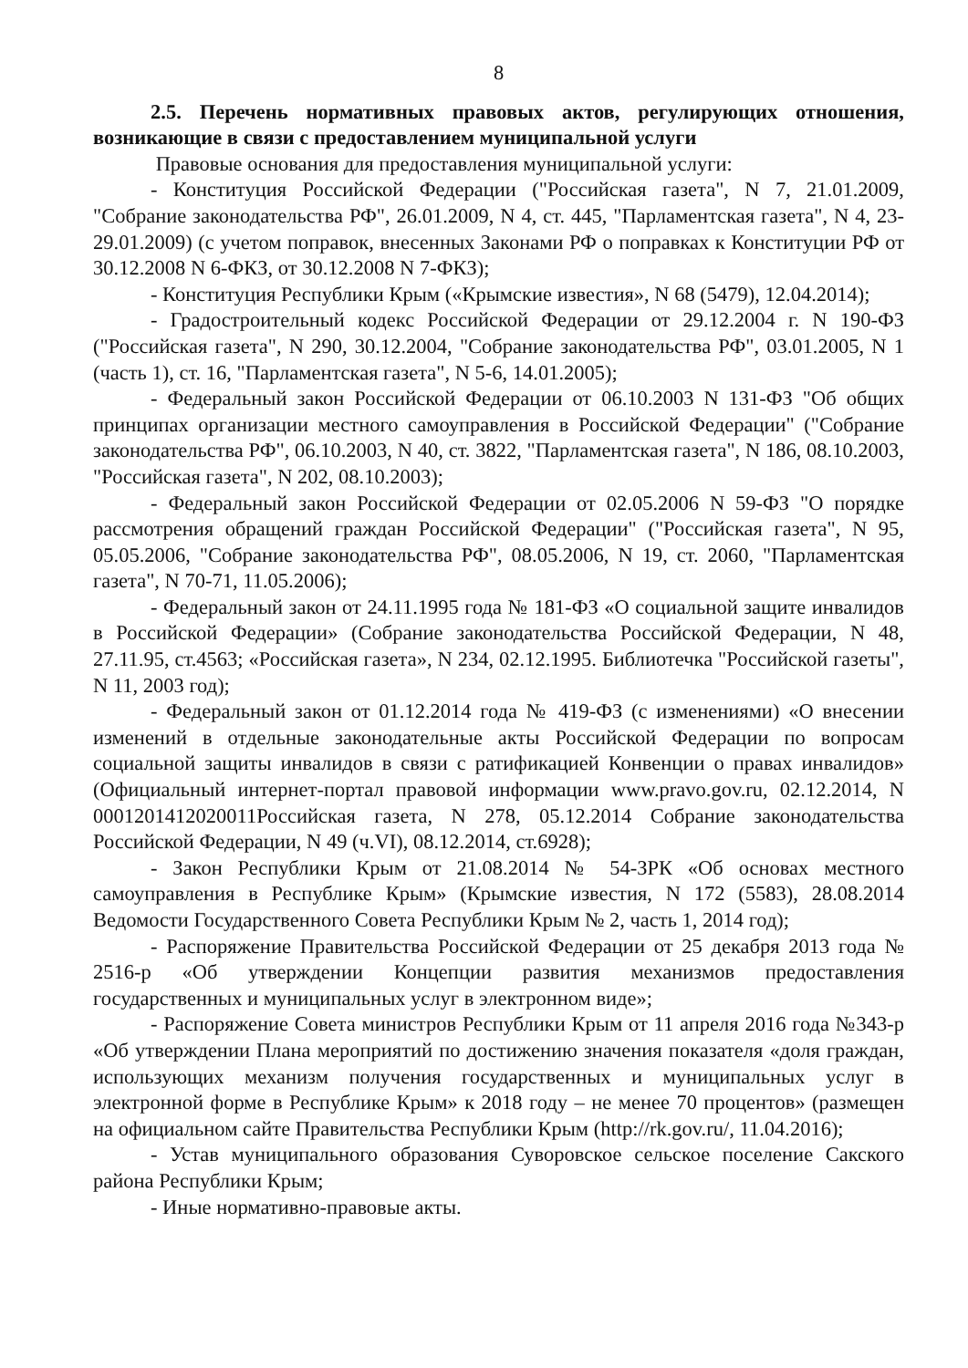8
2.5. Перечень нормативных правовых актов, регулирующих отношения, возникающие в связи с предоставлением муниципальной услуги
Правовые основания для предоставления муниципальной услуги:
- Конституция Российской Федерации ("Российская газета", N 7, 21.01.2009, "Собрание законодательства РФ", 26.01.2009, N 4, ст. 445, "Парламентская газета", N 4, 23-29.01.2009) (с учетом поправок, внесенных Законами РФ о поправках к Конституции РФ от 30.12.2008 N 6-ФКЗ, от 30.12.2008 N 7-ФКЗ);
- Конституция Республики Крым («Крымские известия», N 68 (5479), 12.04.2014);
- Градостроительный кодекс Российской Федерации от 29.12.2004 г. N 190-ФЗ ("Российская газета", N 290, 30.12.2004, "Собрание законодательства РФ", 03.01.2005, N 1 (часть 1), ст. 16, "Парламентская газета", N 5-6, 14.01.2005);
- Федеральный закон Российской Федерации от 06.10.2003 N 131-ФЗ "Об общих принципах организации местного самоуправления в Российской Федерации" ("Собрание законодательства РФ", 06.10.2003, N 40, ст. 3822, "Парламентская газета", N 186, 08.10.2003, "Российская газета", N 202, 08.10.2003);
- Федеральный закон Российской Федерации от 02.05.2006 N 59-ФЗ "О порядке рассмотрения обращений граждан Российской Федерации" ("Российская газета", N 95, 05.05.2006, "Собрание законодательства РФ", 08.05.2006, N 19, ст. 2060, "Парламентская газета", N 70-71, 11.05.2006);
- Федеральный закон от 24.11.1995 года № 181-ФЗ «О социальной защите инвалидов в Российской Федерации» (Собрание законодательства Российской Федерации, N 48, 27.11.95, ст.4563; «Российская газета», N 234, 02.12.1995. Библиотечка "Российской газеты", N 11, 2003 год);
- Федеральный закон от 01.12.2014 года № 419-ФЗ (с изменениями) «О внесении изменений в отдельные законодательные акты Российской Федерации по вопросам социальной защиты инвалидов в связи с ратификацией Конвенции о правах инвалидов» (Официальный интернет-портал правовой информации www.pravo.gov.ru, 02.12.2014, N 0001201412020011Российская газета, N 278, 05.12.2014 Собрание законодательства Российской Федерации, N 49 (ч.VI), 08.12.2014, ст.6928);
- Закон Республики Крым от 21.08.2014 № 54-ЗРК «Об основах местного самоуправления в Республике Крым» (Крымские известия, N 172 (5583), 28.08.2014 Ведомости Государственного Совета Республики Крым № 2, часть 1, 2014 год);
- Распоряжение Правительства Российской Федерации от 25 декабря 2013 года № 2516-р «Об утверждении Концепции развития механизмов предоставления государственных и муниципальных услуг в электронном виде»;
- Распоряжение Совета министров Республики Крым от 11 апреля 2016 года №343-р «Об утверждении Плана мероприятий по достижению значения показателя «доля граждан, использующих механизм получения государственных и муниципальных услуг в электронной форме в Республике Крым» к 2018 году – не менее 70 процентов» (размещен на официальном сайте Правительства Республики Крым (http://rk.gov.ru/, 11.04.2016);
- Устав муниципального образования Суворовское сельское поселение Сакского района Республики Крым;
- Иные нормативно-правовые акты.